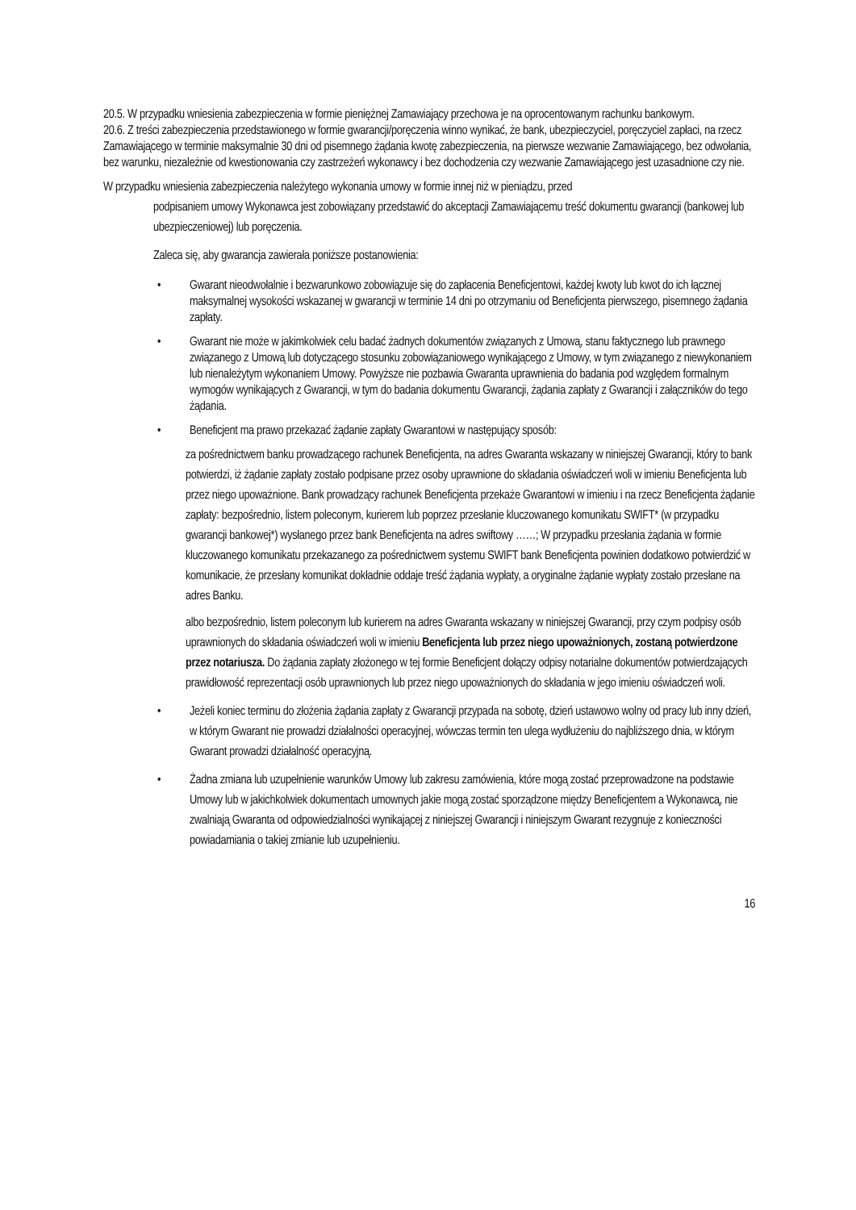20.5. W przypadku wniesienia zabezpieczenia w formie pieniężnej Zamawiający przechowa je na oprocentowanym rachunku bankowym.
20.6. Z treści zabezpieczenia przedstawionego w formie gwarancji/poręczenia winno wynikać, że bank, ubezpieczyciel, poręczyciel zapłaci, na rzecz Zamawiającego w terminie maksymalnie 30 dni od pisemnego żądania kwotę zabezpieczenia, na pierwsze wezwanie Zamawiającego, bez odwołania, bez warunku, niezależnie od kwestionowania czy zastrzeżeń wykonawcy i bez dochodzenia czy wezwanie Zamawiającego jest uzasadnione czy nie.
W przypadku wniesienia zabezpieczenia należytego wykonania umowy w formie innej niż w pieniądzu, przed
podpisaniem umowy Wykonawca jest zobowiązany przedstawić do akceptacji Zamawiającemu treść dokumentu gwarancji (bankowej lub ubezpieczeniowej) lub poręczenia.
Zaleca się, aby gwarancja zawierała poniższe postanowienia:
• Gwarant nieodwołalnie i bezwarunkowo zobowiązuje się do zapłacenia Beneficjentowi, każdej kwoty lub kwot do ich łącznej maksymalnej wysokości wskazanej w gwarancji w terminie 14 dni po otrzymaniu od Beneficjenta pierwszego, pisemnego żądania zapłaty.
• Gwarant nie może w jakimkolwiek celu badać żadnych dokumentów związanych z Umową, stanu faktycznego lub prawnego związanego z Umową lub dotyczącego stosunku zobowiązaniowego wynikającego z Umowy, w tym związanego z niewykonaniem lub nienależytym wykonaniem Umowy. Powyższe nie pozbawia Gwaranta uprawnienia do badania pod względem formalnym wymogów wynikających z Gwarancji, w tym do badania dokumentu Gwarancji, żądania zapłaty z Gwarancji i załączników do tego żądania.
• Beneficjent ma prawo przekazać żądanie zapłaty Gwarantowi w następujący sposób:
za pośrednictwem banku prowadzącego rachunek Beneficjenta, na adres Gwaranta wskazany w niniejszej Gwarancji, który to bank potwierdzi, iż żądanie zapłaty zostało podpisane przez osoby uprawnione do składania oświadczeń woli w imieniu Beneficjenta lub przez niego upoważnione. Bank prowadzący rachunek Beneficjenta przekaże Gwarantowi w imieniu i na rzecz Beneficjenta żądanie zapłaty: bezpośrednio, listem poleconym, kurierem lub poprzez przesłanie kluczowanego komunikatu SWIFT* (w przypadku gwarancji bankowej*) wysłanego przez bank Beneficjenta na adres swiftowy ……; W przypadku przesłania żądania w formie kluczowanego komunikatu przekazanego za pośrednictwem systemu SWIFT bank Beneficjenta powinien dodatkowo potwierdzić w komunikacie, że przesłany komunikat dokładnie oddaje treść żądania wypłaty, a oryginalne żądanie wypłaty zostało przesłane na adres Banku.
albo bezpośrednio, listem poleconym lub kurierem na adres Gwaranta wskazany w niniejszej Gwarancji, przy czym podpisy osób uprawnionych do składania oświadczeń woli w imieniu Beneficjenta lub przez niego upoważnionych, zostaną potwierdzone przez notariusza. Do żądania zapłaty złożonego w tej formie Beneficjent dołączy odpisy notarialne dokumentów potwierdzających prawidłowość reprezentacji osób uprawnionych lub przez niego upoważnionych do składania w jego imieniu oświadczeń woli.
• Jeżeli koniec terminu do złożenia żądania zapłaty z Gwarancji przypada na sobotę, dzień ustawowo wolny od pracy lub inny dzień, w którym Gwarant nie prowadzi działalności operacyjnej, wówczas termin ten ulega wydłużeniu do najbliższego dnia, w którym Gwarant prowadzi działalność operacyjną.
• Żadna zmiana lub uzupełnienie warunków Umowy lub zakresu zamówienia, które mogą zostać przeprowadzone na podstawie Umowy lub w jakichkolwiek dokumentach umownych jakie mogą zostać sporządzone między Beneficjentem a Wykonawcą, nie zwalniają Gwaranta od odpowiedzialności wynikającej z niniejszej Gwarancji i niniejszym Gwarant rezygnuje z konieczności powiadamiania o takiej zmianie lub uzupełnieniu.
16